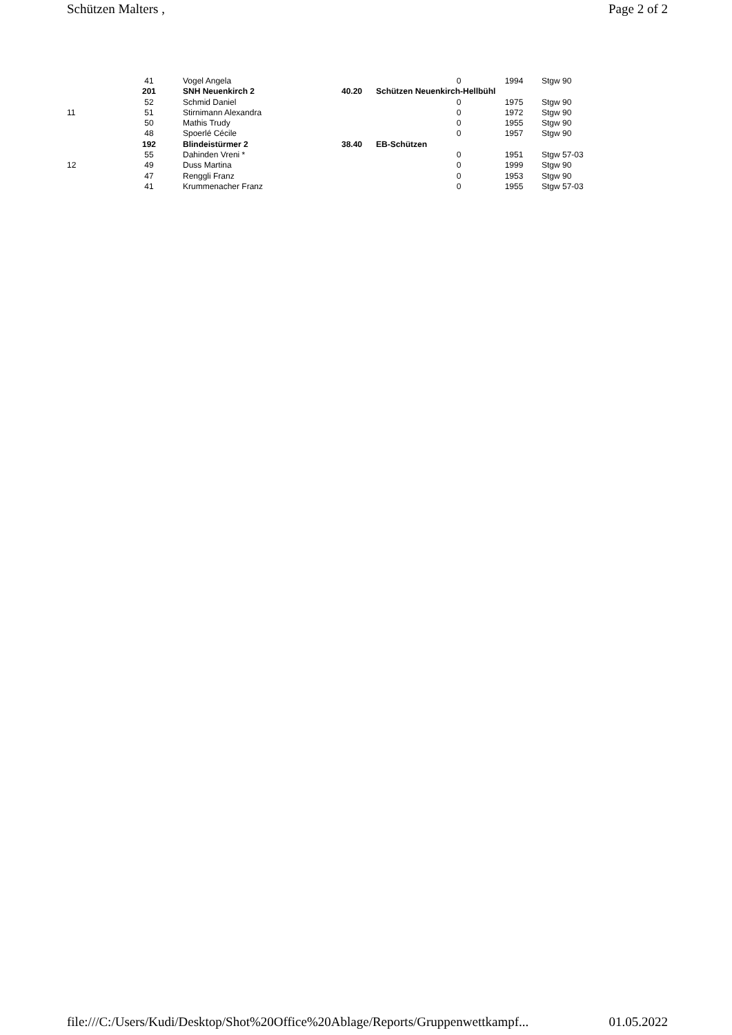Schützen Malters , Page 2 of 2
| | 41 | Vogel Angela | | | 0 | 1994 | Stgw 90 |
| | 201 | SNH Neuenkirch 2 | 40.20 | Schützen Neuenkirch-Hellbühl | | | |
| | 52 | Schmid Daniel | | | 0 | 1975 | Stgw 90 |
| 11 | 51 | Stirnimann Alexandra | | | 0 | 1972 | Stgw 90 |
| | 50 | Mathis Trudy | | | 0 | 1955 | Stgw 90 |
| | 48 | Spoerlé Cécile | | | 0 | 1957 | Stgw 90 |
| | 192 | Blindeistürmer 2 | 38.40 | EB-Schützen | | | |
| | 55 | Dahinden Vreni * | | | 0 | 1951 | Stgw 57-03 |
| 12 | 49 | Duss Martina | | | 0 | 1999 | Stgw 90 |
| | 47 | Renggli Franz | | | 0 | 1953 | Stgw 90 |
| | 41 | Krummenacher Franz | | | 0 | 1955 | Stgw 57-03 |
file:///C:/Users/Kudi/Desktop/Shot%20Office%20Ablage/Reports/Gruppenwettkampf... 01.05.2022